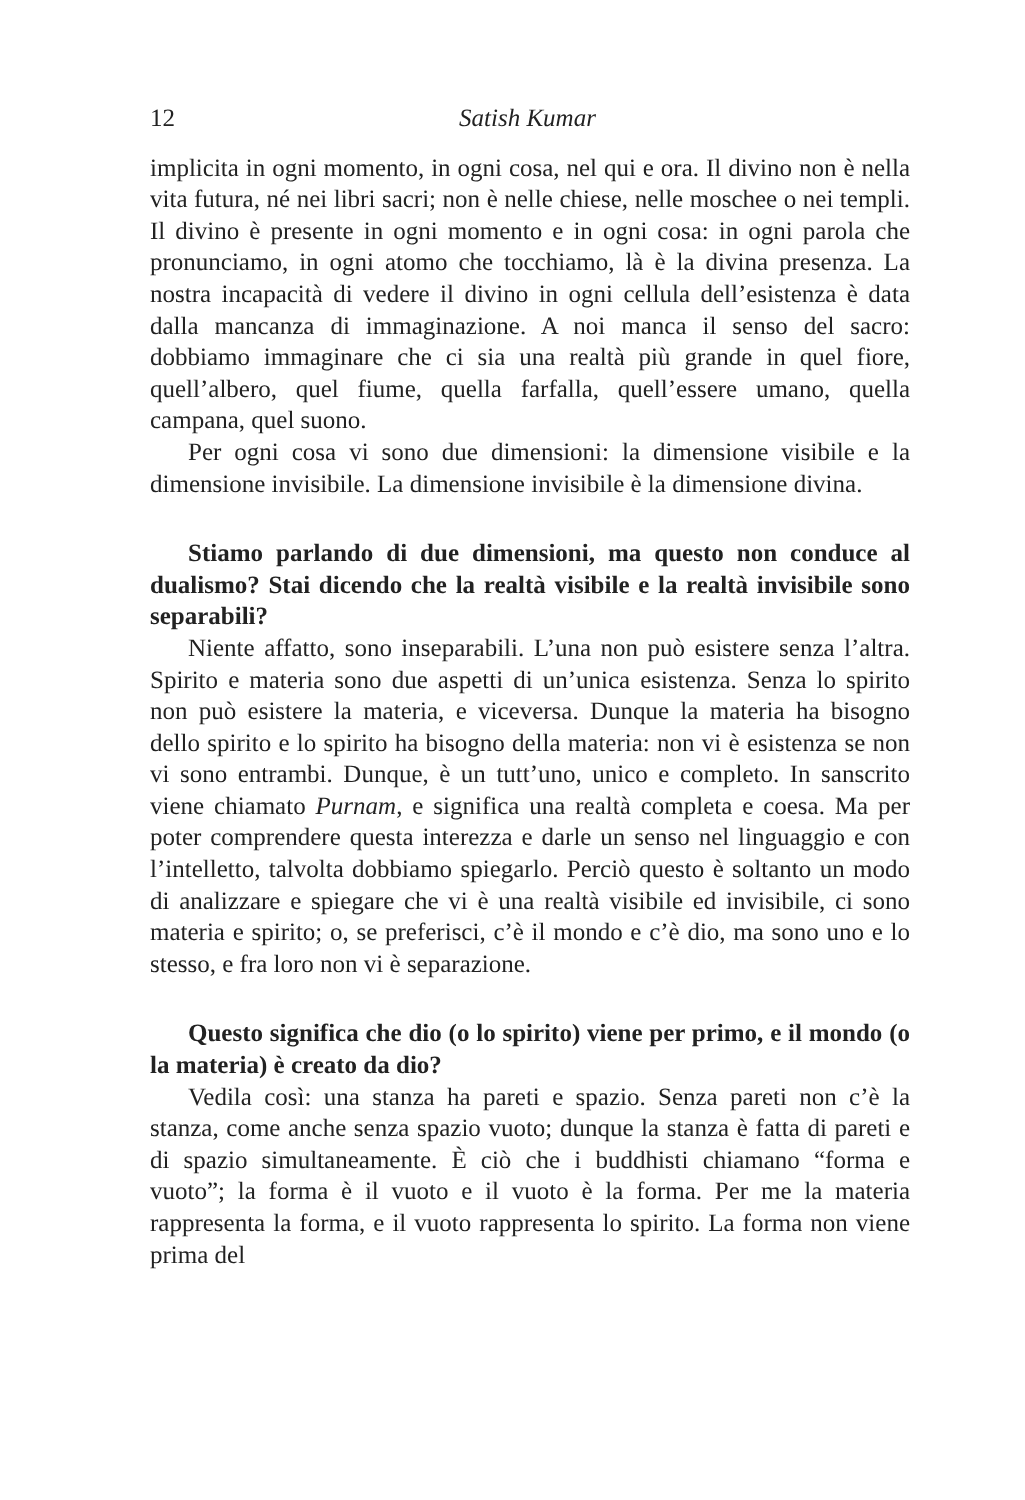12 Satish Kumar
implicita in ogni momento, in ogni cosa, nel qui e ora. Il divino non è nella vita futura, né nei libri sacri; non è nelle chiese, nelle moschee o nei templi. Il divino è presente in ogni momento e in ogni cosa: in ogni parola che pronunciamo, in ogni atomo che tocchiamo, là è la divina presenza. La nostra incapacità di vedere il divino in ogni cellula dell’esistenza è data dalla mancanza di immaginazione. A noi manca il senso del sacro: dobbiamo immaginare che ci sia una realtà più grande in quel fiore, quell’albero, quel fiume, quella farfalla, quell’essere umano, quella campana, quel suono.
Per ogni cosa vi sono due dimensioni: la dimensione visibile e la dimensione invisibile. La dimensione invisibile è la dimensione divina.
Stiamo parlando di due dimensioni, ma questo non conduce al dualismo? Stai dicendo che la realtà visibile e la realtà invisibile sono separabili?
Niente affatto, sono inseparabili. L’una non può esistere senza l’altra. Spirito e materia sono due aspetti di un’unica esistenza. Senza lo spirito non può esistere la materia, e viceversa. Dunque la materia ha bisogno dello spirito e lo spirito ha bisogno della materia: non vi è esistenza se non vi sono entrambi. Dunque, è un tutt’uno, unico e completo. In sanscrito viene chiamato Purnam, e significa una realtà completa e coesa. Ma per poter comprendere questa interezza e darle un senso nel linguaggio e con l’intelletto, talvolta dobbiamo spiegarlo. Perciò questo è soltanto un modo di analizzare e spiegare che vi è una realtà visibile ed invisibile, ci sono materia e spirito; o, se preferisci, c’è il mondo e c’è dio, ma sono uno e lo stesso, e fra loro non vi è separazione.
Questo significa che dio (o lo spirito) viene per primo, e il mondo (o la materia) è creato da dio?
Vedila così: una stanza ha pareti e spazio. Senza pareti non c’è la stanza, come anche senza spazio vuoto; dunque la stanza è fatta di pareti e di spazio simultaneamente. È ciò che i buddhisti chiamano “forma e vuoto”; la forma è il vuoto e il vuoto è la forma. Per me la materia rappresenta la forma, e il vuoto rappresenta lo spirito. La forma non viene prima del